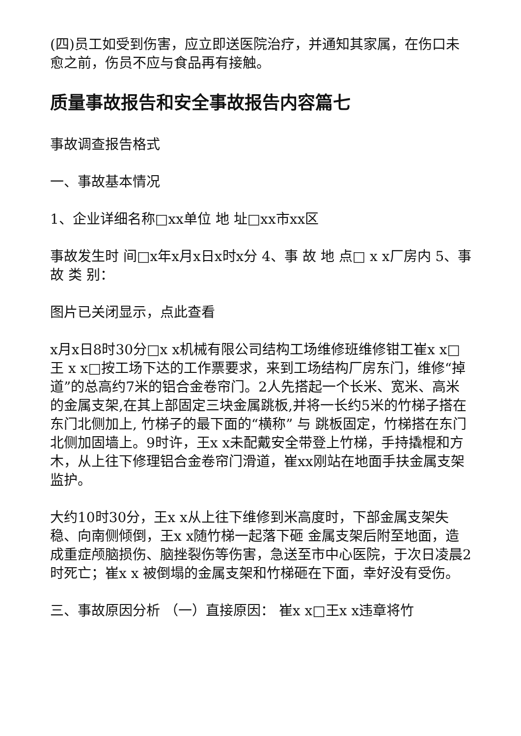(四)员工如受到伤害，应立即送医院治疗，并通知其家属，在伤口未愈之前，伤员不应与食品再有接触。
质量事故报告和安全事故报告内容篇七
事故调查报告格式
一、事故基本情况
1、企业详细名称□xx单位 地 址□xx市xx区
事故发生时 间□x年x月x日x时x分 4、事 故 地 点□ x x厂房内 5、事 故 类 别：
图片已关闭显示，点此查看
x月x日8时30分□x x机械有限公司结构工场维修班维修钳工崔x x□王 x x□按工场下达的工作票要求，来到工场结构厂房东门，维修“掉道”的总高约7米的铝合金卷帘门。2人先搭起一个长米、宽米、高米的金属支架,在其上部固定三块金属跳板,并将一长约5米的竹梯子搭在东门北侧加上, 竹梯子的最下面的“横称” 与 跳板固定，竹梯搭在东门北侧加固墙上。9时许，王x x未配戴安全带登上竹梯，手持撬棍和方木，从上往下修理铝合金卷帘门滑道，崔xx刚站在地面手扶金属支架监护。
大约10时30分，王x x从上往下维修到米高度时，下部金属支架失稳、向南侧倾倒，王x x随竹梯一起落下砸 金属支架后附至地面，造成重症颅脑损伤、脑挫裂伤等伤害，急送至市中心医院，于次日凌晨2时死亡；崔x x 被倒塌的金属支架和竹梯砸在下面，幸好没有受伤。
三、事故原因分析 （一）直接原因： 崔x x□王x x违章将竹